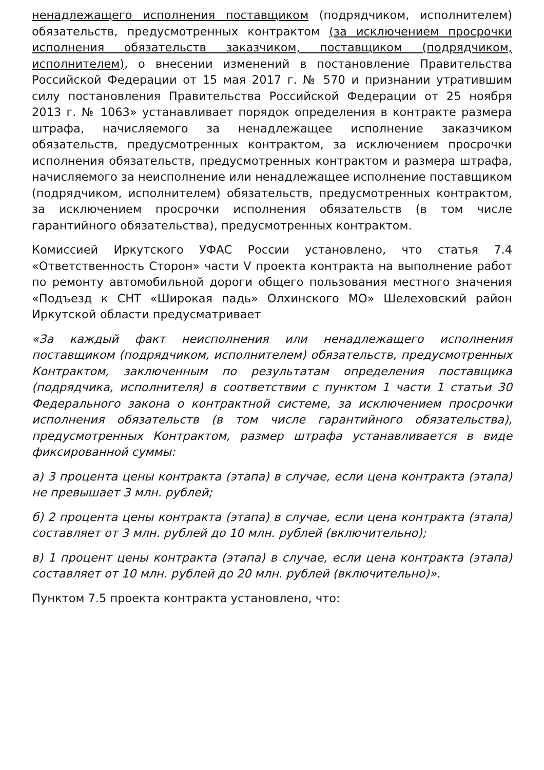ненадлежащего исполнения поставщиком (подрядчиком, исполнителем) обязательств, предусмотренных контрактом (за исключением просрочки исполнения обязательств заказчиком, поставщиком (подрядчиком, исполнителем), о внесении изменений в постановление Правительства Российской Федерации от 15 мая 2017 г. № 570 и признании утратившим силу постановления Правительства Российской Федерации от 25 ноября 2013 г. № 1063» устанавливает порядок определения в контракте размера штрафа, начисляемого за ненадлежащее исполнение заказчиком обязательств, предусмотренных контрактом, за исключением просрочки исполнения обязательств, предусмотренных контрактом и размера штрафа, начисляемого за неисполнение или ненадлежащее исполнение поставщиком (подрядчиком, исполнителем) обязательств, предусмотренных контрактом, за исключением просрочки исполнения обязательств (в том числе гарантийного обязательства), предусмотренных контрактом.
Комиссией Иркутского УФАС России установлено, что статья 7.4 «Ответственность Сторон» части V проекта контракта на выполнение работ по ремонту автомобильной дороги общего пользования местного значения «Подъезд к СНТ «Широкая падь» Олхинского МО» Шелеховский район Иркутской области предусматривает
«За каждый факт неисполнения или ненадлежащего исполнения поставщиком (подрядчиком, исполнителем) обязательств, предусмотренных Контрактом, заключенным по результатам определения поставщика (подрядчика, исполнителя) в соответствии с пунктом 1 части 1 статьи 30 Федерального закона о контрактной системе, за исключением просрочки исполнения обязательств (в том числе гарантийного обязательства), предусмотренных Контрактом, размер штрафа устанавливается в виде фиксированной суммы:
а) 3 процента цены контракта (этапа) в случае, если цена контракта (этапа) не превышает 3 млн. рублей;
б) 2 процента цены контракта (этапа) в случае, если цена контракта (этапа) составляет от 3 млн. рублей до 10 млн. рублей (включительно);
в) 1 процент цены контракта (этапа) в случае, если цена контракта (этапа) составляет от 10 млн. рублей до 20 млн. рублей (включительно)».
Пунктом 7.5 проекта контракта установлено, что: